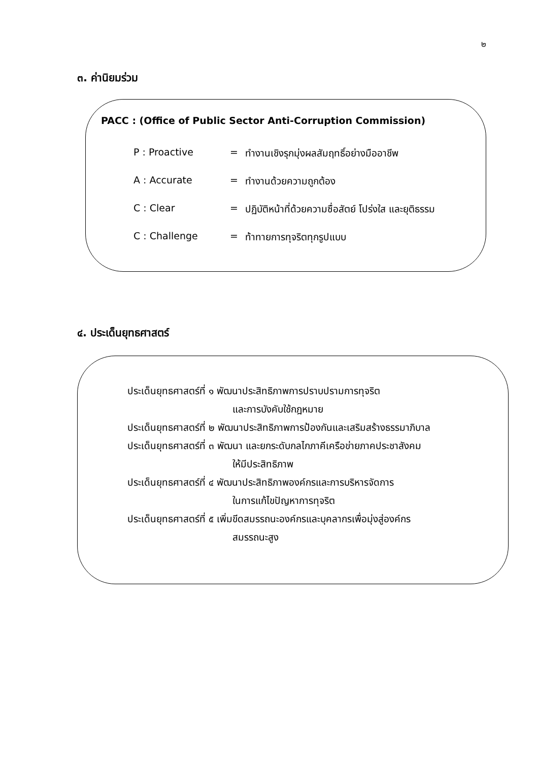๒
๓. ค่านิยมร่วม
PACC : (Office of Public Sector Anti-Corruption Commission)
| P : Proactive | = | ทำงานเชิงรุกมุ่งผลสัมฤทธิ์อย่างมืออาชีพ |
| A : Accurate | = | ทำงานด้วยความถูกต้อง |
| C : Clear | = | ปฏิบัติหน้าที่ด้วยความซื่อสัตย์ โปร่งใส และยุติธรรม |
| C : Challenge | = | ท้าทายการทุจริตทุกรูปแบบ |
๔. ประเด็นยุทธศาสตร์
ประเด็นยุทธศาสตร์ที่ ๑ พัฒนาประสิทธิภาพการปราบปรามการทุจริต
และการบังคับใช้กฎหมาย
ประเด็นยุทธศาสตร์ที่ ๒ พัฒนาประสิทธิภาพการป้องกันและเสริมสร้างธรรมาภิบาล
ประเด็นยุทธศาสตร์ที่ ๓ พัฒนา และยกระดับกลไกภาคีเครือข่ายภาคประชาสังคม
ให้มีประสิทธิภาพ
ประเด็นยุทธศาสตร์ที่ ๔ พัฒนาประสิทธิภาพองค์กรและการบริหารจัดการ
ในการแก้ไขปัญหาการทุจริต
ประเด็นยุทธศาสตร์ที่ ๕ เพิ่มขีดสมรรถนะองค์กรและบุคลากรเพื่อมุ่งสู่องค์กร
สมรรถนะสูง